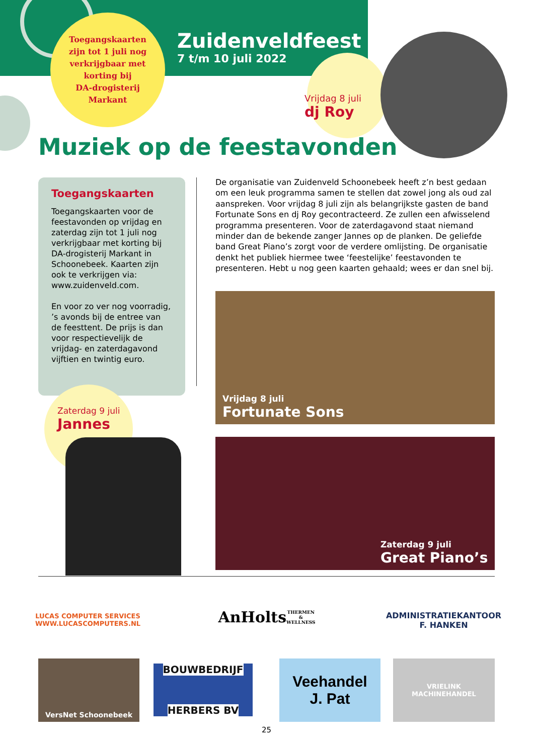Toegangskaarten
zijn tot 1 juli nog
verkrijgbaar met
korting bij
DA-drogisterij
Markant
Zuidenveldfeest
7 t/m 10 juli 2022
Vrijdag 8 juli
dj Roy
Muziek op de feestavonden
Toegangskaarten
Toegangskaarten voor de feestavonden op vrijdag en zaterdag zijn tot 1 juli nog verkrijgbaar met korting bij DA-drogisterij Markant in Schoonebeek. Kaarten zijn ook te verkrijgen via: www.zuidenveld.com.
En voor zo ver nog voorradig, ’s avonds bij de entree van de feesttent. De prijs is dan voor respectievelijk de vrijdag- en zaterdagavond vijftien en twintig euro.
De organisatie van Zuidenveld Schoonebeek heeft z’n best gedaan om een leuk programma samen te stellen dat zowel jong als oud zal aanspreken. Voor vrijdag 8 juli zijn als belangrijkste gasten de band Fortunate Sons en dj Roy gecontracteerd. Ze zullen een afwisselend programma presenteren. Voor de zaterdagavond staat niemand minder dan de bekende zanger Jannes op de planken. De geliefde band Great Piano’s zorgt voor de verdere omlijsting. De organisatie denkt het publiek hiermee twee ‘feestelijke’ feestavonden te presenteren. Hebt u nog geen kaarten gehaald; wees er dan snel bij.
Vrijdag 8 juli
Fortunate Sons
Zaterdag 9 juli
Great Piano’s
Zaterdag 9 juli
Jannes
LUCAS COMPUTER SERVICES
WWW.LUCASCOMPUTERS.NL
AnHolts
THERMEN & WELLNESS
ADMINISTRATIEKANTOOR
F. HANKEN
VersNet Schoonebeek
BOUWBEDRIJF
HERBERS BV
Veehandel
J. Pat
VRIELINK
MACHINEHANDEL
25